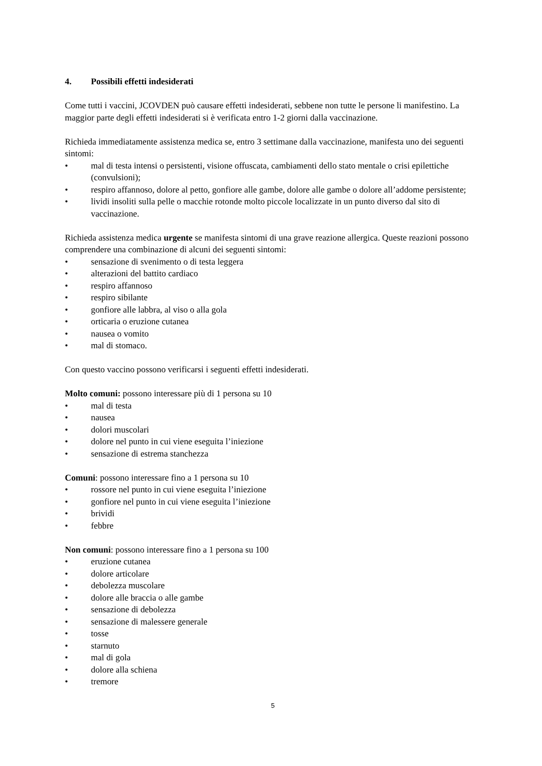4. Possibili effetti indesiderati
Come tutti i vaccini, JCOVDEN può causare effetti indesiderati, sebbene non tutte le persone li manifestino. La maggior parte degli effetti indesiderati si è verificata entro 1-2 giorni dalla vaccinazione.
Richieda immediatamente assistenza medica se, entro 3 settimane dalla vaccinazione, manifesta uno dei seguenti sintomi:
• mal di testa intensi o persistenti, visione offuscata, cambiamenti dello stato mentale o crisi epilettiche (convulsioni);
• respiro affannoso, dolore al petto, gonfiore alle gambe, dolore alle gambe o dolore all’addome persistente;
• lividi insoliti sulla pelle o macchie rotonde molto piccole localizzate in un punto diverso dal sito di vaccinazione.
Richieda assistenza medica urgente se manifesta sintomi di una grave reazione allergica. Queste reazioni possono comprendere una combinazione di alcuni dei seguenti sintomi:
• sensazione di svenimento o di testa leggera
• alterazioni del battito cardiaco
• respiro affannoso
• respiro sibilante
• gonfiore alle labbra, al viso o alla gola
• orticaria o eruzione cutanea
• nausea o vomito
• mal di stomaco.
Con questo vaccino possono verificarsi i seguenti effetti indesiderati.
Molto comuni: possono interessare più di 1 persona su 10
• mal di testa
• nausea
• dolori muscolari
• dolore nel punto in cui viene eseguita l’iniezione
• sensazione di estrema stanchezza
Comuni: possono interessare fino a 1 persona su 10
• rossore nel punto in cui viene eseguita l’iniezione
• gonfiore nel punto in cui viene eseguita l’iniezione
• brividi
• febbre
Non comuni: possono interessare fino a 1 persona su 100
• eruzione cutanea
• dolore articolare
• debolezza muscolare
• dolore alle braccia o alle gambe
• sensazione di debolezza
• sensazione di malessere generale
• tosse
• starnuto
• mal di gola
• dolore alla schiena
• tremore
5